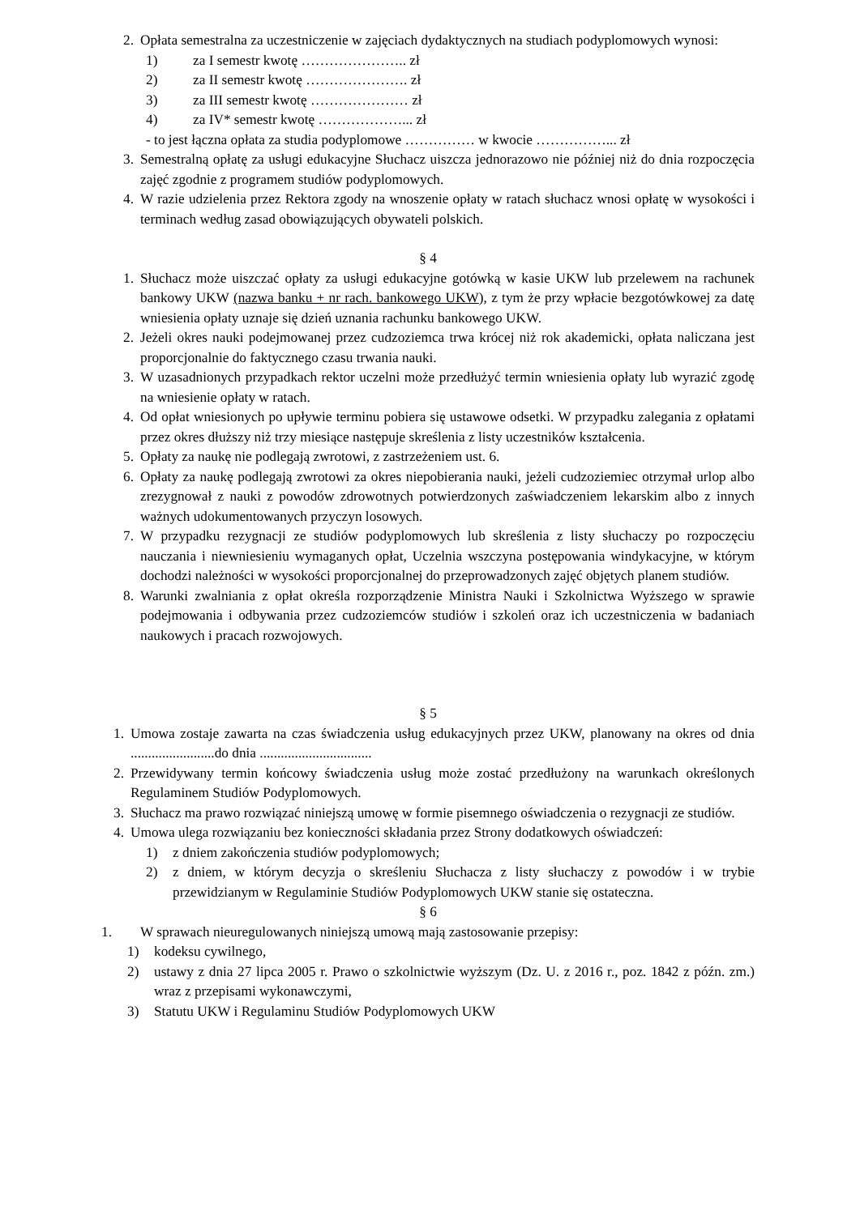2. Opłata semestralna za uczestniczenie w zajęciach dydaktycznych na studiach podyplomowych wynosi:
1) za I semestr kwotę ………………….. zł
2) za II semestr kwotę …………………. zł
3) za III semestr kwotę ………………… zł
4) za IV* semestr kwotę ………………... zł
- to jest łączna opłata za studia podyplomowe …………… w kwocie ……………... zł
3. Semestralną opłatę za usługi edukacyjne Słuchacz uiszcza jednorazowo nie później niż do dnia rozpoczęcia zajęć zgodnie z programem studiów podyplomowych.
4. W razie udzielenia przez Rektora zgody na wnoszenie opłaty w ratach słuchacz wnosi opłatę w wysokości i terminach według zasad obowiązujących obywateli polskich.
§ 4
1. Słuchacz może uiszczać opłaty za usługi edukacyjne gotówką w kasie UKW lub przelewem na rachunek bankowy UKW (nazwa banku + nr rach. bankowego UKW), z tym że przy wpłacie bezgotówkowej za datę wniesienia opłaty uznaje się dzień uznania rachunku bankowego UKW.
2. Jeżeli okres nauki podejmowanej przez cudzoziemca trwa krócej niż rok akademicki, opłata naliczana jest proporcjonalnie do faktycznego czasu trwania nauki.
3. W uzasadnionych przypadkach rektor uczelni może przedłużyć termin wniesienia opłaty lub wyrazić zgodę na wniesienie opłaty w ratach.
4. Od opłat wniesionych po upływie terminu pobiera się ustawowe odsetki. W przypadku zalegania z opłatami przez okres dłuższy niż trzy miesiące następuje skreślenia z listy uczestników kształcenia.
5. Opłaty za naukę nie podlegają zwrotowi, z zastrzeżeniem ust. 6.
6. Opłaty za naukę podlegają zwrotowi za okres niepobierania nauki, jeżeli cudzoziemiec otrzymał urlop albo zrezygnował z nauki z powodów zdrowotnych potwierdzonych zaświadczeniem lekarskim albo z innych ważnych udokumentowanych przyczyn losowych.
7. W przypadku rezygnacji ze studiów podyplomowych lub skreślenia z listy słuchaczy po rozpoczęciu nauczania i niewniesieniu wymaganych opłat, Uczelnia wszczyna postępowania windykacyjne, w którym dochodzi należności w wysokości proporcjonalnej do przeprowadzonych zajęć objętych planem studiów.
8. Warunki zwalniania z opłat określa rozporządzenie Ministra Nauki i Szkolnictwa Wyższego w sprawie podejmowania i odbywania przez cudzoziemców studiów i szkoleń oraz ich uczestniczenia w badaniach naukowych i pracach rozwojowych.
§ 5
1. Umowa zostaje zawarta na czas świadczenia usług edukacyjnych przez UKW, planowany na okres od dnia ........................do dnia ................................
2. Przewidywany termin końcowy świadczenia usług może zostać przedłużony na warunkach określonych Regulaminem Studiów Podyplomowych.
3. Słuchacz ma prawo rozwiązać niniejszą umowę w formie pisemnego oświadczenia o rezygnacji ze studiów.
4. Umowa ulega rozwiązaniu bez konieczności składania przez Strony dodatkowych oświadczeń:
1) z dniem zakończenia studiów podyplomowych;
2) z dniem, w którym decyzja o skreśleniu Słuchacza z listy słuchaczy z powodów i w trybie przewidzianym w Regulaminie Studiów Podyplomowych UKW stanie się ostateczna.
§ 6
1. W sprawach nieuregulowanych niniejszą umową mają zastosowanie przepisy:
1) kodeksu cywilnego,
2) ustawy z dnia 27 lipca 2005 r. Prawo o szkolnictwie wyższym (Dz. U. z 2016 r., poz. 1842 z późn. zm.) wraz z przepisami wykonawczymi,
3) Statutu UKW i Regulaminu Studiów Podyplomowych UKW